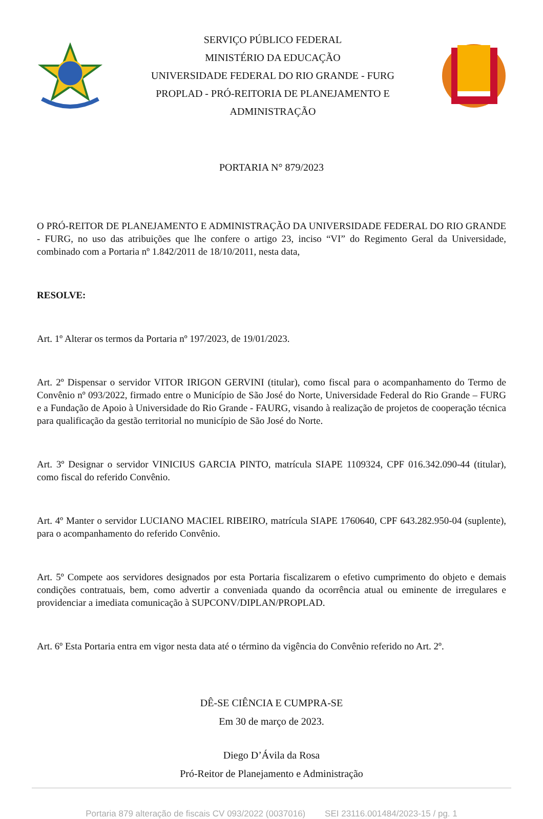SERVIÇO PÚBLICO FEDERAL
MINISTÉRIO DA EDUCAÇÃO
UNIVERSIDADE FEDERAL DO RIO GRANDE - FURG
PROPLAD - PRÓ-REITORIA DE PLANEJAMENTO E
ADMINISTRAÇÃO
PORTARIA N° 879/2023
O PRÓ-REITOR DE PLANEJAMENTO E ADMINISTRAÇÃO DA UNIVERSIDADE FEDERAL DO RIO GRANDE - FURG, no uso das atribuições que lhe confere o artigo 23, inciso “VI” do Regimento Geral da Universidade, combinado com a Portaria nº 1.842/2011 de 18/10/2011, nesta data,
RESOLVE:
Art. 1º Alterar os termos da Portaria nº 197/2023, de 19/01/2023.
Art. 2º Dispensar o servidor VITOR IRIGON GERVINI (titular), como fiscal para o acompanhamento do Termo de Convênio nº 093/2022, firmado entre o Município de São José do Norte, Universidade Federal do Rio Grande – FURG e a Fundação de Apoio à Universidade do Rio Grande - FAURG, visando à realização de projetos de cooperação técnica para qualificação da gestão territorial no município de São José do Norte.
Art. 3º Designar o servidor VINICIUS GARCIA PINTO, matrícula SIAPE 1109324, CPF 016.342.090-44 (titular), como fiscal do referido Convênio.
Art. 4º Manter o servidor LUCIANO MACIEL RIBEIRO, matrícula SIAPE 1760640, CPF 643.282.950-04 (suplente), para o acompanhamento do referido Convênio.
Art. 5º Compete aos servidores designados por esta Portaria fiscalizarem o efetivo cumprimento do objeto e demais condições contratuais, bem, como advertir a conveniada quando da ocorrência atual ou eminente de irregulares e providenciar a imediata comunicação à SUPCONV/DIPLAN/PROPLAD.
Art. 6º Esta Portaria entra em vigor nesta data até o término da vigência do Convênio referido no Art. 2º.
DÊ-SE CIÊNCIA E CUMPRA-SE
Em 30 de março de 2023.
Diego D’Ávila da Rosa
Pró-Reitor de Planejamento e Administração
Portaria 879 alteração de fiscais CV 093/2022 (0037016) SEI 23116.001484/2023-15 / pg. 1